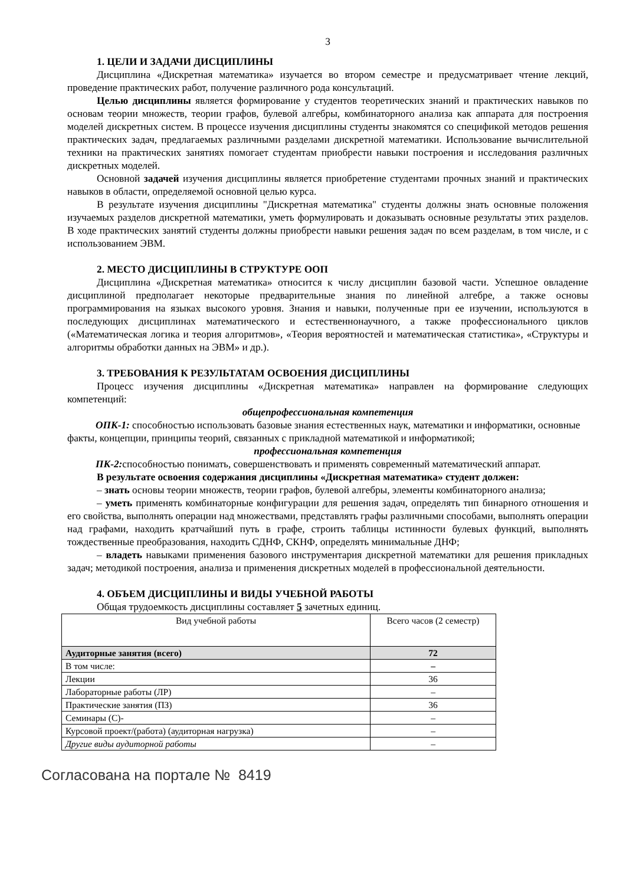3
1. ЦЕЛИ И ЗАДАЧИ ДИСЦИПЛИНЫ
Дисциплина «Дискретная математика» изучается во втором семестре и предусматривает чтение лекций, проведение практических работ, получение различного рода консультаций.
Целью дисциплины является формирование у студентов теоретических знаний и практических навыков по основам теории множеств, теории графов, булевой алгебры, комбинаторного анализа как аппарата для построения моделей дискретных систем. В процессе изучения дисциплины студенты знакомятся со спецификой методов решения практических задач, предлагаемых различными разделами дискретной математики. Использование вычислительной техники на практических занятиях помогает студентам приобрести навыки построения и исследования различных дискретных моделей.
Основной задачей изучения дисциплины является приобретение студентами прочных знаний и практических навыков в области, определяемой основной целью курса.
В результате изучения дисциплины "Дискретная математика" студенты должны знать основные положения изучаемых разделов дискретной математики, уметь формулировать и доказывать основные результаты этих разделов. В ходе практических занятий студенты должны приобрести навыки решения задач по всем разделам, в том числе, и с использованием ЭВМ.
2. МЕСТО ДИСЦИПЛИНЫ В СТРУКТУРЕ ООП
Дисциплина «Дискретная математика» относится к числу дисциплин базовой части. Успешное овладение дисциплиной предполагает некоторые предварительные знания по линейной алгебре, а также основы программирования на языках высокого уровня. Знания и навыки, полученные при ее изучении, используются в последующих дисциплинах математического и естественнонаучного, а также профессионального циклов («Математическая логика и теория алгоритмов», «Теория вероятностей и математическая статистика», «Структуры и алгоритмы обработки данных на ЭВМ» и др.).
3. ТРЕБОВАНИЯ К РЕЗУЛЬТАТАМ ОСВОЕНИЯ ДИСЦИПЛИНЫ
Процесс изучения дисциплины «Дискретная математика» направлен на формирование следующих компетенций:
общепрофессиональная компетенция
ОПК-1: способностью использовать базовые знания естественных наук, математики и информатики, основные факты, концепции, принципы теорий, связанных с прикладной математикой и информатикой;
профессиональная компетенция
ПК-2: способностью понимать, совершенствовать и применять современный математический аппарат.
В результате освоения содержания дисциплины «Дискретная математика» студент должен:
– знать основы теории множеств, теории графов, булевой алгебры, элементы комбинаторного анализа;
– уметь применять комбинаторные конфигурации для решения задач, определять тип бинарного отношения и его свойства, выполнять операции над множествами, представлять графы различными способами, выполнять операции над графами, находить кратчайший путь в графе, строить таблицы истинности булевых функций, выполнять тождественные преобразования, находить СДНФ, СКНФ, определять минимальные ДНФ;
– владеть навыками применения базового инструментария дискретной математики для решения прикладных задач; методикой построения, анализа и применения дискретных моделей в профессиональной деятельности.
4. ОБЪЕМ ДИСЦИПЛИНЫ И ВИДЫ УЧЕБНОЙ РАБОТЫ
Общая трудоемкость дисциплины составляет 5 зачетных единиц.
| Вид учебной работы | Всего часов (2 семестр) |
| Аудиторные занятия (всего) | 72 |
| В том числе: | – |
| Лекции | 36 |
| Лабораторные работы (ЛР) | – |
| Практические занятия (ПЗ) | 36 |
| Семинары (С)- | – |
| Курсовой проект/(работа) (аудиторная нагрузка) | – |
| Другие виды аудиторной работы | – |
Согласована на портале № 8419